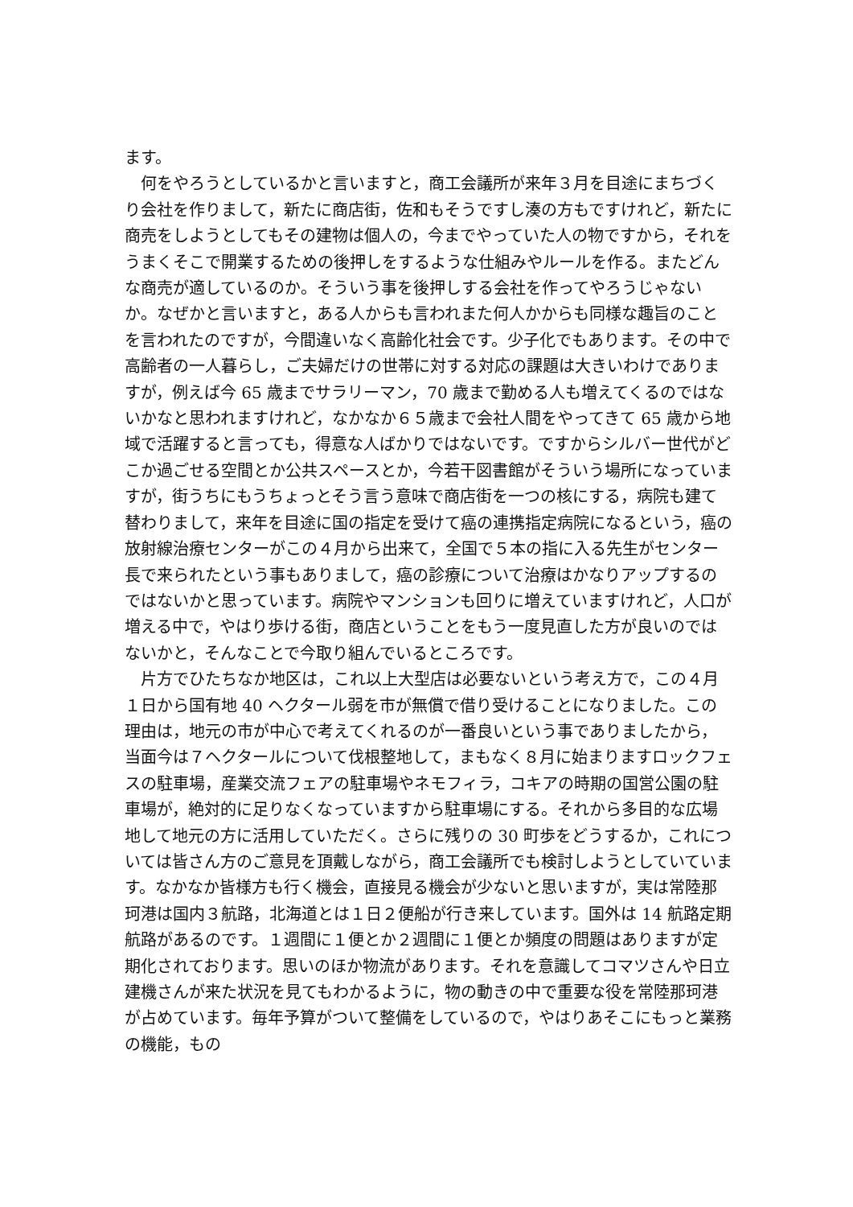ます。
　何をやろうとしているかと言いますと，商工会議所が来年３月を目途にまちづくり会社を作りまして，新たに商店街，佐和もそうですし湊の方もですけれど，新たに商売をしようとしてもその建物は個人の，今までやっていた人の物ですから，それをうまくそこで開業するための後押しをするような仕組みやルールを作る。またどんな商売が適しているのか。そういう事を後押しする会社を作ってやろうじゃないか。なぜかと言いますと，ある人からも言われまた何人かからも同様な趣旨のことを言われたのですが，今間違いなく高齢化社会です。少子化でもあります。その中で高齢者の一人暮らし，ご夫婦だけの世帯に対する対応の課題は大きいわけでありますが，例えば今 65 歳までサラリーマン，70 歳まで勤める人も増えてくるのではないかなと思われますけれど，なかなか６５歳まで会社人間をやってきて 65 歳から地域で活躍すると言っても，得意な人ばかりではないです。ですからシルバー世代がどこか過ごせる空間とか公共スペースとか，今若干図書館がそういう場所になっていますが，街うちにもうちょっとそう言う意味で商店街を一つの核にする，病院も建て替わりまして，来年を目途に国の指定を受けて癌の連携指定病院になるという，癌の放射線治療センターがこの４月から出来て，全国で５本の指に入る先生がセンター長で来られたという事もありまして，癌の診療について治療はかなりアップするのではないかと思っています。病院やマンションも回りに増えていますけれど，人口が増える中で，やはり歩ける街，商店ということをもう一度見直した方が良いのではないかと，そんなことで今取り組んでいるところです。
　片方でひたちなか地区は，これ以上大型店は必要ないという考え方で，この４月１日から国有地 40 ヘクタール弱を市が無償で借り受けることになりました。この理由は，地元の市が中心で考えてくれるのが一番良いという事でありましたから，当面今は７ヘクタールについて伐根整地して，まもなく８月に始まりますロックフェスの駐車場，産業交流フェアの駐車場やネモフィラ，コキアの時期の国営公園の駐車場が，絶対的に足りなくなっていますから駐車場にする。それから多目的な広場地して地元の方に活用していただく。さらに残りの 30 町歩をどうするか，これについては皆さん方のご意見を頂戴しながら，商工会議所でも検討しようとしていています。なかなか皆様方も行く機会，直接見る機会が少ないと思いますが，実は常陸那珂港は国内３航路，北海道とは１日２便船が行き来しています。国外は 14 航路定期航路があるのです。１週間に１便とか２週間に１便とか頻度の問題はありますが定期化されております。思いのほか物流があります。それを意識してコマツさんや日立建機さんが来た状況を見てもわかるように，物の動きの中で重要な役を常陸那珂港が占めています。毎年予算がついて整備をしているので，やはりあそこにもっと業務の機能，もの